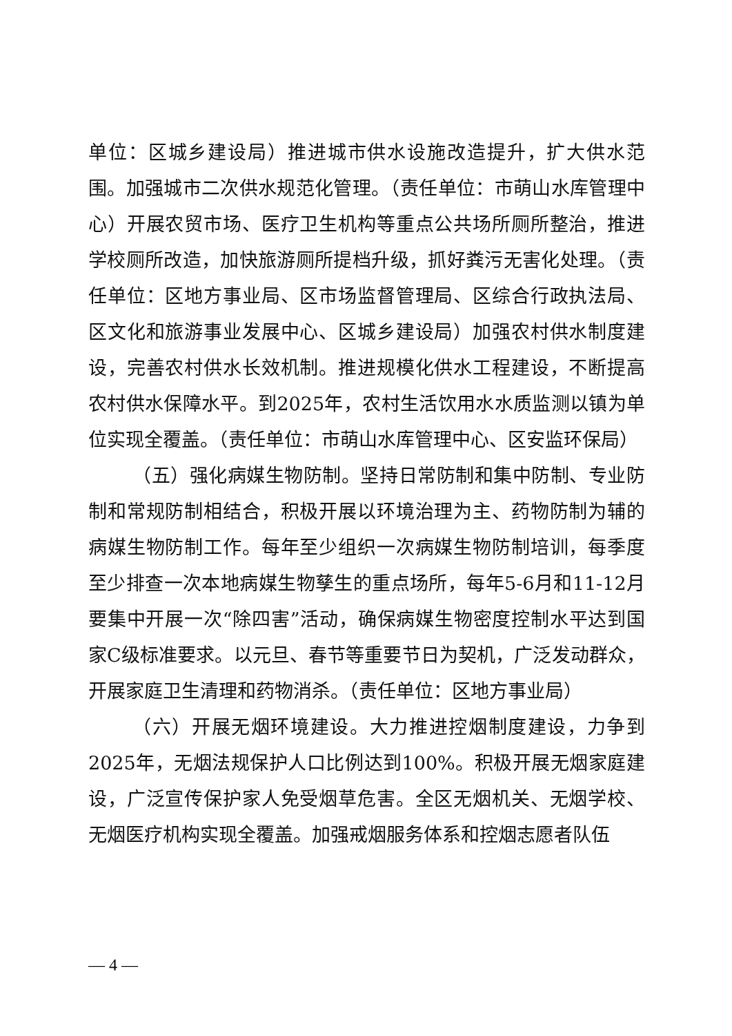单位：区城乡建设局）推进城市供水设施改造提升，扩大供水范围。加强城市二次供水规范化管理。（责任单位：市萌山水库管理中心）开展农贸市场、医疗卫生机构等重点公共场所厕所整治，推进学校厕所改造，加快旅游厕所提档升级，抓好粪污无害化处理。（责任单位：区地方事业局、区市场监督管理局、区综合行政执法局、区文化和旅游事业发展中心、区城乡建设局）加强农村供水制度建设，完善农村供水长效机制。推进规模化供水工程建设，不断提高农村供水保障水平。到2025年，农村生活饮用水水质监测以镇为单位实现全覆盖。（责任单位：市萌山水库管理中心、区安监环保局）
（五）强化病媒生物防制。坚持日常防制和集中防制、专业防制和常规防制相结合，积极开展以环境治理为主、药物防制为辅的病媒生物防制工作。每年至少组织一次病媒生物防制培训，每季度至少排查一次本地病媒生物孳生的重点场所，每年5-6月和11-12月要集中开展一次“除四害”活动，确保病媒生物密度控制水平达到国家C级标准要求。以元旦、春节等重要节日为契机，广泛发动群众，开展家庭卫生清理和药物消杀。（责任单位：区地方事业局）
（六）开展无烟环境建设。大力推进控烟制度建设，力争到2025年，无烟法规保护人口比例达到100%。积极开展无烟家庭建设，广泛宣传保护家人免受烟草危害。全区无烟机关、无烟学校、无烟医疗机构实现全覆盖。加强戒烟服务体系和控烟志愿者队伍
— 4 —